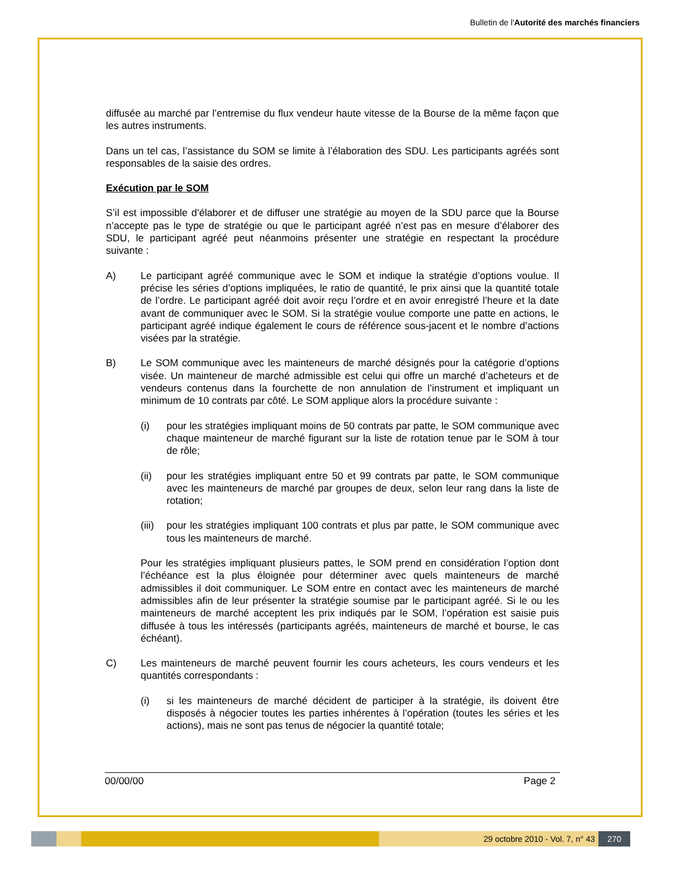Bulletin de l'Autorité des marchés financiers
diffusée au marché par l’entremise du flux vendeur haute vitesse de la Bourse de la même façon que les autres instruments.
Dans un tel cas, l’assistance du SOM se limite à l’élaboration des SDU. Les participants agréés sont responsables de la saisie des ordres.
Exécution par le SOM
S’il est impossible d’élaborer et de diffuser une stratégie au moyen de la SDU parce que la Bourse n’accepte pas le type de stratégie ou que le participant agréé n’est pas en mesure d’élaborer des SDU, le participant agréé peut néanmoins présenter une stratégie en respectant la procédure suivante :
A) Le participant agréé communique avec le SOM et indique la stratégie d’options voulue. Il précise les séries d’options impliquées, le ratio de quantité, le prix ainsi que la quantité totale de l’ordre. Le participant agréé doit avoir reçu l’ordre et en avoir enregistré l’heure et la date avant de communiquer avec le SOM. Si la stratégie voulue comporte une patte en actions, le participant agréé indique également le cours de référence sous-jacent et le nombre d’actions visées par la stratégie.
B) Le SOM communique avec les mainteneurs de marché désignés pour la catégorie d’options visée. Un mainteneur de marché admissible est celui qui offre un marché d’acheteurs et de vendeurs contenus dans la fourchette de non annulation de l’instrument et impliquant un minimum de 10 contrats par côté. Le SOM applique alors la procédure suivante :
(i) pour les stratégies impliquant moins de 50 contrats par patte, le SOM communique avec chaque mainteneur de marché figurant sur la liste de rotation tenue par le SOM à tour de rôle;
(ii) pour les stratégies impliquant entre 50 et 99 contrats par patte, le SOM communique avec les mainteneurs de marché par groupes de deux, selon leur rang dans la liste de rotation;
(iii) pour les stratégies impliquant 100 contrats et plus par patte, le SOM communique avec tous les mainteneurs de marché.
Pour les stratégies impliquant plusieurs pattes, le SOM prend en considération l’option dont l’échéance est la plus éloignée pour déterminer avec quels mainteneurs de marché admissibles il doit communiquer. Le SOM entre en contact avec les mainteneurs de marché admissibles afin de leur présenter la stratégie soumise par le participant agréé. Si le ou les mainteneurs de marché acceptent les prix indiqués par le SOM, l’opération est saisie puis diffusée à tous les intéressés (participants agréés, mainteneurs de marché et bourse, le cas échéant).
C) Les mainteneurs de marché peuvent fournir les cours acheteurs, les cours vendeurs et les quantités correspondants :
(i) si les mainteneurs de marché décident de participer à la stratégie, ils doivent être disposés à négocier toutes les parties inhérentes à l’opération (toutes les séries et les actions), mais ne sont pas tenus de négocier la quantité totale;
00/00/00 Page 2
29 octobre 2010 - Vol. 7, n° 43
270